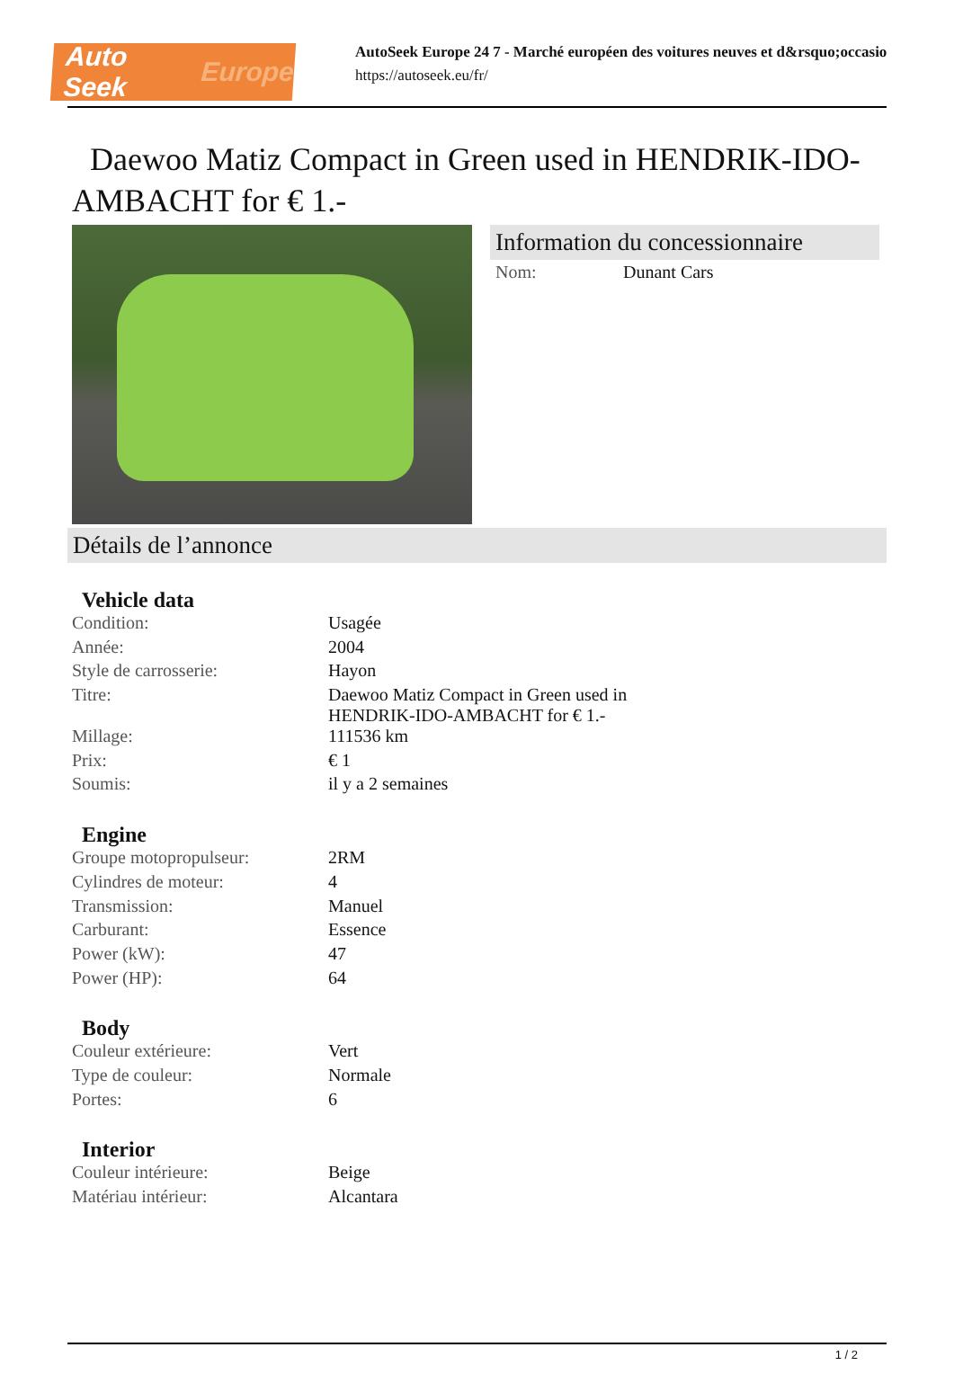Auto Seek Europe
AutoSeek Europe 24 7 - Marché européen des voitures neuves et d&rsquo;occasio
https://autoseek.eu/fr/
Daewoo Matiz Compact in Green used in HENDRIK-IDO-AMBACHT for € 1.-
Information du concessionnaire
| Nom: | Dunant Cars |
Détails de l’annonce
Vehicle data
| Condition: | Usagée |
| Année: | 2004 |
| Style de carrosserie: | Hayon |
| Titre: | Daewoo Matiz Compact in Green used in HENDRIK-IDO-AMBACHT for € 1.- |
| Millage: | 111536 km |
| Prix: | € 1 |
| Soumis: | il y a 2 semaines |
Engine
| Groupe motopropulseur: | 2RM |
| Cylindres de moteur: | 4 |
| Transmission: | Manuel |
| Carburant: | Essence |
| Power (kW): | 47 |
| Power (HP): | 64 |
Body
| Couleur extérieure: | Vert |
| Type de couleur: | Normale |
| Portes: | 6 |
Interior
| Couleur intérieure: | Beige |
| Matériau intérieur: | Alcantara |
1 / 2